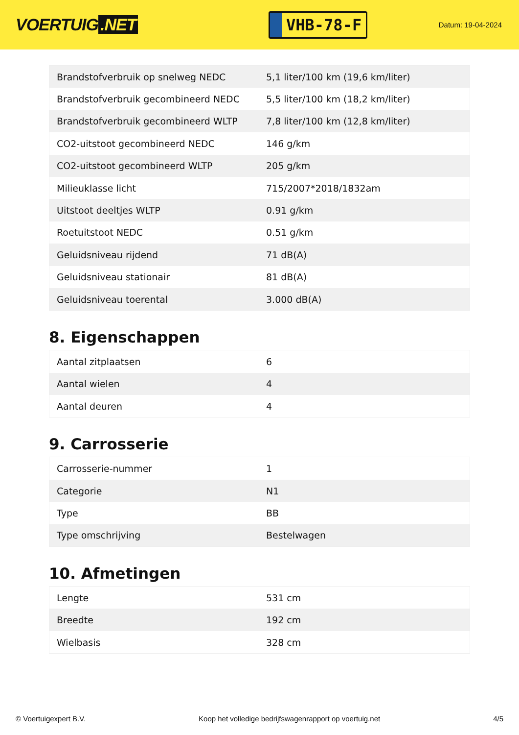VOERTUIG.NET
VHB-78-F
Datum: 19-04-2024
| Brandstofverbruik op snelweg NEDC | 5,1 liter/100 km (19,6 km/liter) |
| Brandstofverbruik gecombineerd NEDC | 5,5 liter/100 km (18,2 km/liter) |
| Brandstofverbruik gecombineerd WLTP | 7,8 liter/100 km (12,8 km/liter) |
| CO2-uitstoot gecombineerd NEDC | 146 g/km |
| CO2-uitstoot gecombineerd WLTP | 205 g/km |
| Milieuklasse licht | 715/2007*2018/1832am |
| Uitstoot deeltjes WLTP | 0.91 g/km |
| Roetuitstoot NEDC | 0.51 g/km |
| Geluidsniveau rijdend | 71 dB(A) |
| Geluidsniveau stationair | 81 dB(A) |
| Geluidsniveau toerental | 3.000 dB(A) |
8. Eigenschappen
| Aantal zitplaatsen | 6 |
| Aantal wielen | 4 |
| Aantal deuren | 4 |
9. Carrosserie
| Carrosserie-nummer | 1 |
| Categorie | N1 |
| Type | BB |
| Type omschrijving | Bestelwagen |
10. Afmetingen
| Lengte | 531 cm |
| Breedte | 192 cm |
| Wielbasis | 328 cm |
© Voertuigexpert B.V. Koop het volledige bedrijfswagenrapport op voertuig.net 4/5